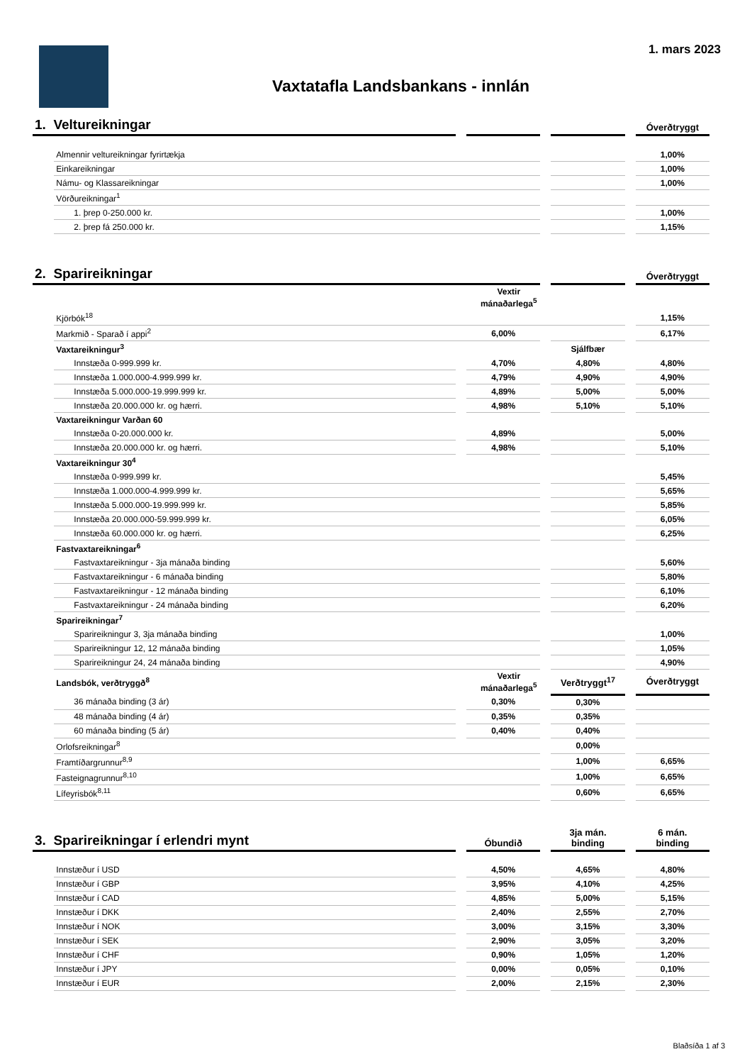1. mars 2023
Vaxtatafla Landsbankans - innlán
| 1. Veltureikningar | | | | | | | Óverðtryggt |
| | Almennir veltureikningar fyrirtækja | | | | | | 1,00% |
| | Einkareikningar | | | | | | 1,00% |
| | Námu- og Klassareikningar | | | | | | 1,00% |
| | Vörðureikningar<sup>1</sup> | | | | | | |
| | 1. þrep 0-250.000 kr. | | | | | | 1,00% |
| | 2. þrep fá 250.000 kr. | | | | | | 1,15% |
| 2. Sparireikningar | | | | | | | Óverðtryggt |
| | | | Vextir mánaðarlega<sup>5</sup> | | | | |
| | Kjörbók<sup>18</sup> | | | | | | 1,15% |
| | Markmið - Sparað í appi<sup>2</sup> | | 6,00% | | | | 6,17% |
| | Vaxtareikningur<sup>3</sup> | | | | Sjálfbær | | |
| | Innstæða 0-999.999 kr. | | 4,70% | | 4,80% | | 4,80% |
| | Innstæða 1.000.000-4.999.999 kr. | | 4,79% | | 4,90% | | 4,90% |
| | Innstæða 5.000.000-19.999.999 kr. | | 4,89% | | 5,00% | | 5,00% |
| | Innstæða 20.000.000 kr. og hærri. | | 4,98% | | 5,10% | | 5,10% |
| | Vaxtareikningur Varðan 60 | | | | | | |
| | Innstæða 0-20.000.000 kr. | | 4,89% | | | | 5,00% |
| | Innstæða 20.000.000 kr. og hærri. | | 4,98% | | | | 5,10% |
| | Vaxtareikningur 30<sup>4</sup> | | | | | | |
| | Innstæða 0-999.999 kr. | | | | | | 5,45% |
| | Innstæða 1.000.000-4.999.999 kr. | | | | | | 5,65% |
| | Innstæða 5.000.000-19.999.999 kr. | | | | | | 5,85% |
| | Innstæða 20.000.000-59.999.999 kr. | | | | | | 6,05% |
| | Innstæða 60.000.000 kr. og hærri. | | | | | | 6,25% |
| | Fastvaxtareikningar<sup>6</sup> | | | | | | |
| | Fastvaxtareikningur - 3ja mánaða binding | | | | | | 5,60% |
| | Fastvaxtareikningur - 6 mánaða binding | | | | | | 5,80% |
| | Fastvaxtareikningur - 12 mánaða binding | | | | | | 6,10% |
| | Fastvaxtareikningur - 24 mánaða binding | | | | | | 6,20% |
| | Sparireikningar<sup>7</sup> | | | | | | |
| | Sparireikningur 3, 3ja mánaða binding | | | | | | 1,00% |
| | Sparireikningur 12, 12 mánaða binding | | | | | | 1,05% |
| | Sparireikningur 24, 24 mánaða binding | | | | | | 4,90% |
| | Landsbók, verðtryggð<sup>8</sup> | | Vextir mánaðarlega<sup>5</sup> | | Verðtryggt<sup>17</sup> | | Óverðtryggt |
| | 36 mánaða binding (3 ár) | | 0,30% | | 0,30% | | |
| | 48 mánaða binding (4 ár) | | 0,35% | | 0,35% | | |
| | 60 mánaða binding (5 ár) | | 0,40% | | 0,40% | | |
| | Orlofsreikningar<sup>8</sup> | | | | 0,00% | | |
| | Framtíðargrunnur<sup>8,9</sup> | | | | 1,00% | | 6,65% |
| | Fasteignagrunnur<sup>8,10</sup> | | | | 1,00% | | 6,65% |
| | Lífeyrisbók<sup>8,11</sup> | | | | 0,60% | | 6,65% |
| 3. Sparireikningar í erlendri mynt | | | Óbundið | | 3ja mán. binding | | 6 mán. binding |
| | Innstæður í USD | | 4,50% | | 4,65% | | 4,80% |
| | Innstæður í GBP | | 3,95% | | 4,10% | | 4,25% |
| | Innstæður í CAD | | 4,85% | | 5,00% | | 5,15% |
| | Innstæður í DKK | | 2,40% | | 2,55% | | 2,70% |
| | Innstæður í NOK | | 3,00% | | 3,15% | | 3,30% |
| | Innstæður í SEK | | 2,90% | | 3,05% | | 3,20% |
| | Innstæður í CHF | | 0,90% | | 1,05% | | 1,20% |
| | Innstæður í JPY | | 0,00% | | 0,05% | | 0,10% |
| | Innstæður í EUR | | 2,00% | | 2,15% | | 2,30% |
Blaðsíða 1 af 3